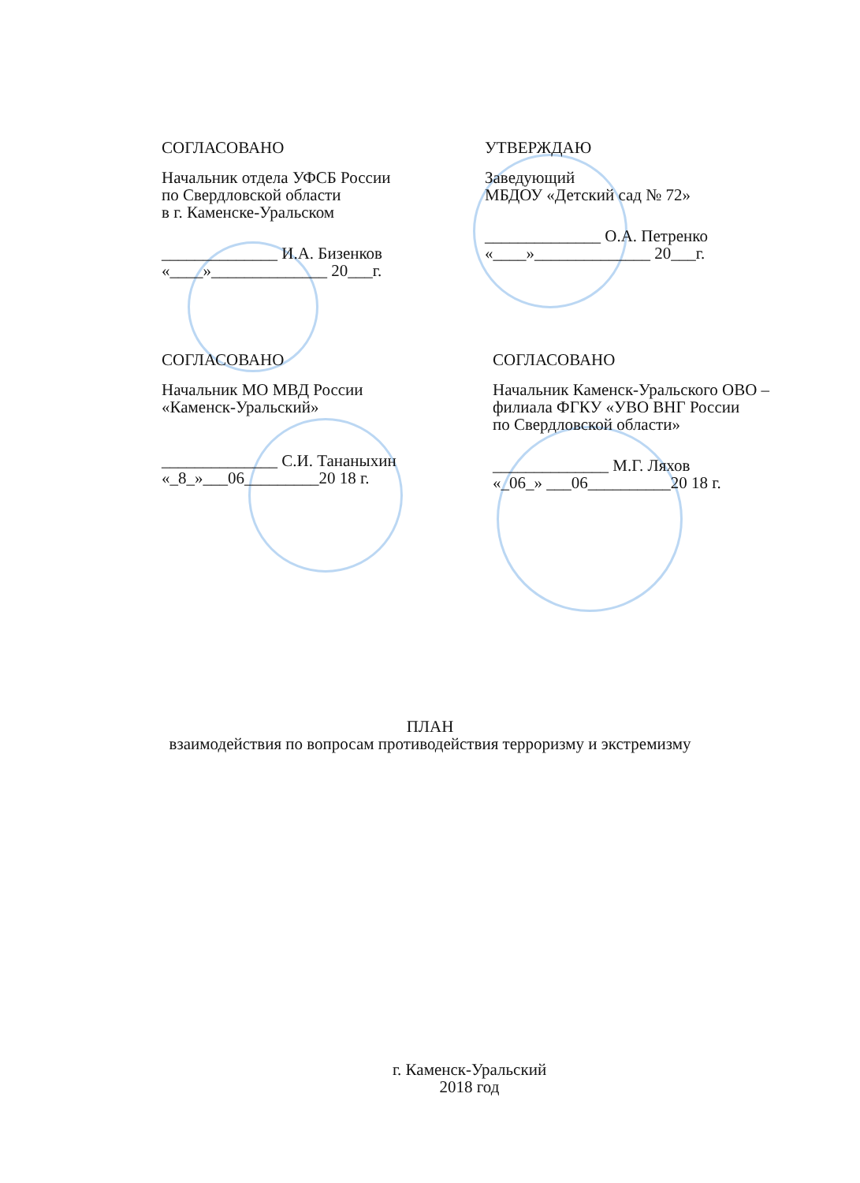СОГЛАСОВАНО
Начальник отдела УФСБ России
по Свердловской области
в г. Каменске-Уральском
______________ И.А. Бизенков
«____»______________ 20___г.
УТВЕРЖДАЮ
Заведующий
МБДОУ «Детский сад № 72»
______________ О.А. Петренко
«____»______________ 20___г.
СОГЛАСОВАНО
Начальник МО МВД России
«Каменск-Уральский»
______________ С.И. Тананыхин
«_8_»___06_________20 18 г.
СОГЛАСОВАНО
Начальник Каменск-Уральского ОВО –
филиала ФГКУ «УВО ВНГ России
по Свердловской области»
______________ М.Г. Ляхов
«_06_» ___06__________20 18 г.
ПЛАН
взаимодействия по вопросам противодействия терроризму и экстремизму
г. Каменск-Уральский
2018 год